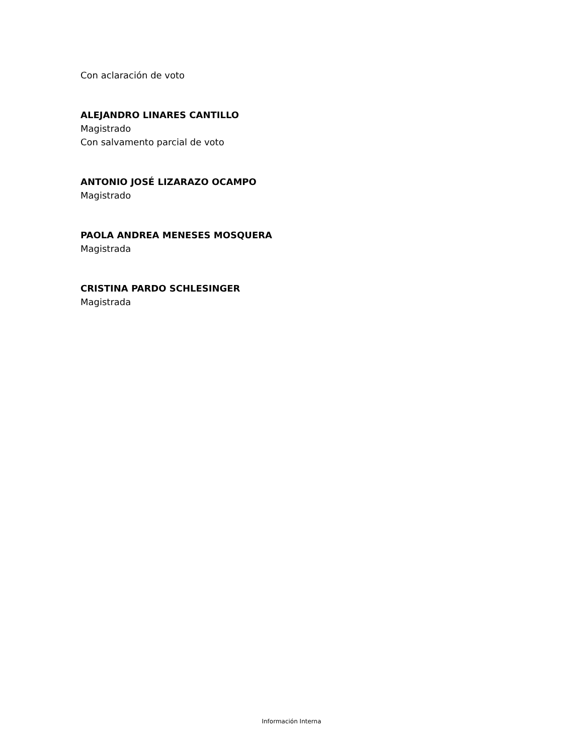Con aclaración de voto
ALEJANDRO LINARES CANTILLO
Magistrado
Con salvamento parcial de voto
ANTONIO JOSÉ LIZARAZO OCAMPO
Magistrado
PAOLA ANDREA MENESES MOSQUERA
Magistrada
CRISTINA PARDO SCHLESINGER
Magistrada
Información Interna